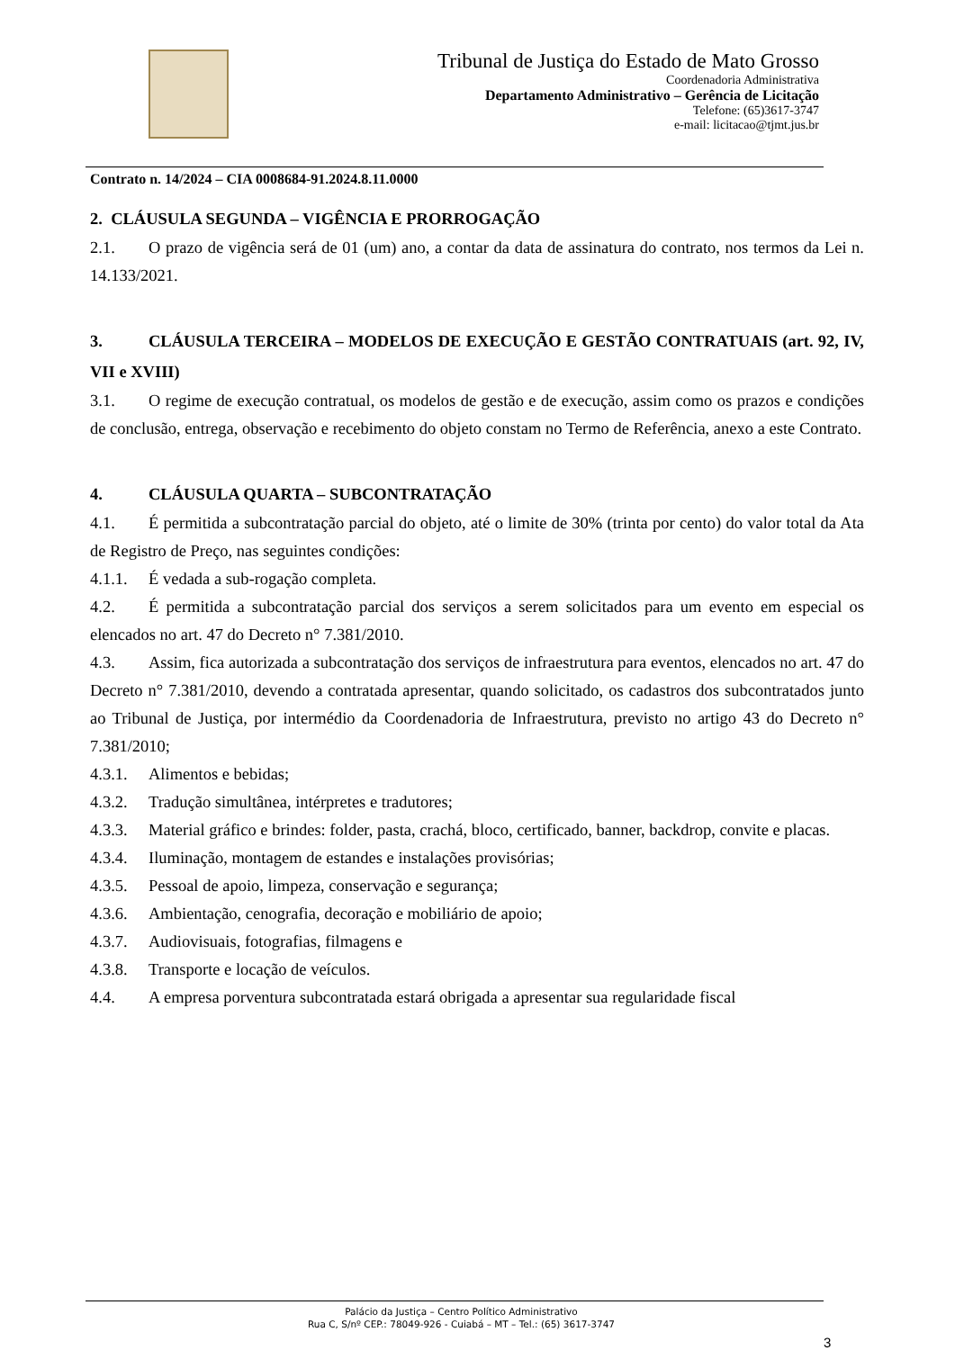Tribunal de Justiça do Estado de Mato Grosso
Coordenadoria Administrativa
Departamento Administrativo – Gerência de Licitação
Telefone: (65)3617-3747
e-mail: licitacao@tjmt.jus.br
Contrato n. 14/2024 – CIA 0008684-91.2024.8.11.0000
2. CLÁUSULA SEGUNDA – VIGÊNCIA E PRORROGAÇÃO
2.1. O prazo de vigência será de 01 (um) ano, a contar da data de assinatura do contrato, nos termos da Lei n. 14.133/2021.
3. CLÁUSULA TERCEIRA – MODELOS DE EXECUÇÃO E GESTÃO CONTRATUAIS (art. 92, IV, VII e XVIII)
3.1. O regime de execução contratual, os modelos de gestão e de execução, assim como os prazos e condições de conclusão, entrega, observação e recebimento do objeto constam no Termo de Referência, anexo a este Contrato.
4. CLÁUSULA QUARTA – SUBCONTRATAÇÃO
4.1. É permitida a subcontratação parcial do objeto, até o limite de 30% (trinta por cento) do valor total da Ata de Registro de Preço, nas seguintes condições:
4.1.1. É vedada a sub-rogação completa.
4.2. É permitida a subcontratação parcial dos serviços a serem solicitados para um evento em especial os elencados no art. 47 do Decreto n° 7.381/2010.
4.3. Assim, fica autorizada a subcontratação dos serviços de infraestrutura para eventos, elencados no art. 47 do Decreto n° 7.381/2010, devendo a contratada apresentar, quando solicitado, os cadastros dos subcontratados junto ao Tribunal de Justiça, por intermédio da Coordenadoria de Infraestrutura, previsto no artigo 43 do Decreto n° 7.381/2010;
4.3.1. Alimentos e bebidas;
4.3.2. Tradução simultânea, intérpretes e tradutores;
4.3.3. Material gráfico e brindes: folder, pasta, crachá, bloco, certificado, banner, backdrop, convite e placas.
4.3.4. Iluminação, montagem de estandes e instalações provisórias;
4.3.5. Pessoal de apoio, limpeza, conservação e segurança;
4.3.6. Ambientação, cenografia, decoração e mobiliário de apoio;
4.3.7. Audiovisuais, fotografias, filmagens e
4.3.8. Transporte e locação de veículos.
4.4. A empresa porventura subcontratada estará obrigada a apresentar sua regularidade fiscal
Palácio da Justiça – Centro Político Administrativo
Rua C, S/nº CEP.: 78049-926 - Cuiabá – MT – Tel.: (65) 3617-3747
3